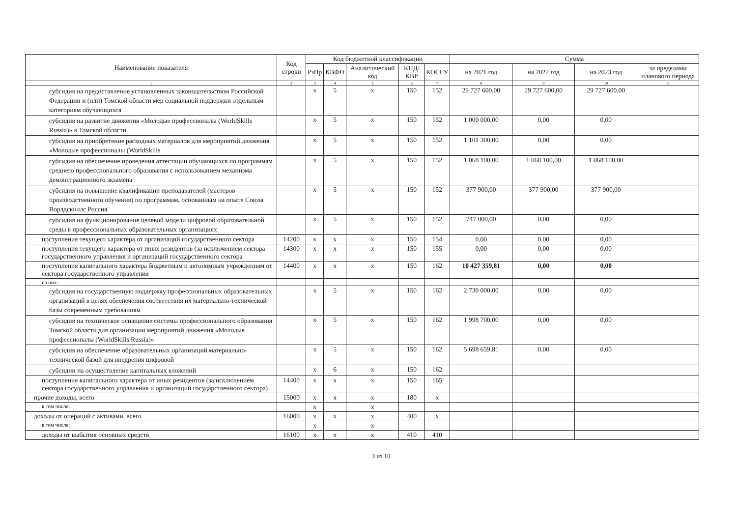| Наименование показателя | Код строки | Код бюджетной классификации | | | | | Сумма | | | |
| --- | --- | --- | --- | --- | --- | --- | --- | --- | --- | --- |
| | | РзПр | КВФО | Аналитический код | КПД/ КВР | КОСГУ | на 2021 год | на 2022 год | на 2023 год | за пределами планового периода |
| 1 | 2 | 3 | 4 | 5 | 6 | 7 | 8 | 9 | 10 | 11 |
| субсидия на предоставление установленных законодательством Российской Федерации и (или) Томской области мер социальной поддержки отдельным категориям обучающихся | | х | 5 | х | 150 | 152 | 29 727 600,00 | 29 727 600,00 | 29 727 600,00 | |
| субсидия на развитие движения «Молодые профессионалы (WorldSkills Russia)» в Томской области | | х | 5 | х | 150 | 152 | 1 000 000,00 | 0,00 | 0,00 | |
| субсидия на приобретение расходных материалов для мероприятий движения «Молодые профессионалы (WorldSkills | | х | 5 | х | 150 | 152 | 1 101 300,00 | 0,00 | 0,00 | |
| субсидия на обеспечение проведения аттестации обучающихся по программам среднего профессионального образования с использованием механизма демонстрационного экзамена | | х | 5 | х | 150 | 152 | 1 068 100,00 | 1 068 100,00 | 1 068 100,00 | |
| субсидия на повышение квалификации преподавателей (мастеров производственного обучения) по программам, основанным на опыте Союза Ворлдскиллс Россия | | х | 5 | х | 150 | 152 | 377 900,00 | 377 900,00 | 377 900,00 | |
| субсидия на функционирование целевой модели цифровой образовательной среды в профессиональных образовательных организациях | | х | 5 | х | 150 | 152 | 747 000,00 | 0,00 | 0,00 | |
| поступления текущего характера от организаций государственного сектора | 14200 | х | х | х | 150 | 154 | 0,00 | 0,00 | 0,00 | |
| поступления текущего характера от иных резидентов (за исключением сектора государственного управления и организаций государственного сектора | 14300 | х | х | х | 150 | 155 | 0,00 | 0,00 | 0,00 | |
| поступления капитального характера бюджетным и автономным учреждениям от сектора государственного управления | 14400 | х | х | х | 150 | 162 | 10 427 359,81 | 0,00 | 0,00 | |
| из них: | | | | | | | | | | |
| субсидия на государственную поддержку профессиональных образовательных организаций в целях обеспечения соответствия их материально-технической базы современным требованиям | | х | 5 | х | 150 | 162 | 2 730 000,00 | 0,00 | 0,00 | |
| субсидия на техническое оснащение системы профессионального образования Томской области для организации мероприятий движения «Молодые профессионалы (WorldSkills Russia)» | | х | 5 | х | 150 | 162 | 1 998 700,00 | 0,00 | 0,00 | |
| субсидия на обеспечение образовательных организаций материально-технической базой для внедрения цифровой | | х | 5 | х | 150 | 162 | 5 698 659,81 | 0,00 | 0,00 | |
| субсидии на осуществление капитальных вложений | | х | 6 | х | 150 | 162 | | | | |
| поступления капитального характера от иных резидентов (за исключением сектора государственного управления и организаций государственного сектора) | 14400 | х | х | х | 150 | 165 | | | | |
| прочие доходы, всего | 15000 | х | х | х | 180 | х | | | | |
| в том числе: | | х | | х | | | | | | |
| доходы от операций с активами, всего | 16000 | х | х | х | 400 | х | | | | |
| в том числе: | | х | | х | | | | | | |
| доходы от выбытия основных средств | 16100 | х | х | х | 410 | 410 | | | | |
3 из 10